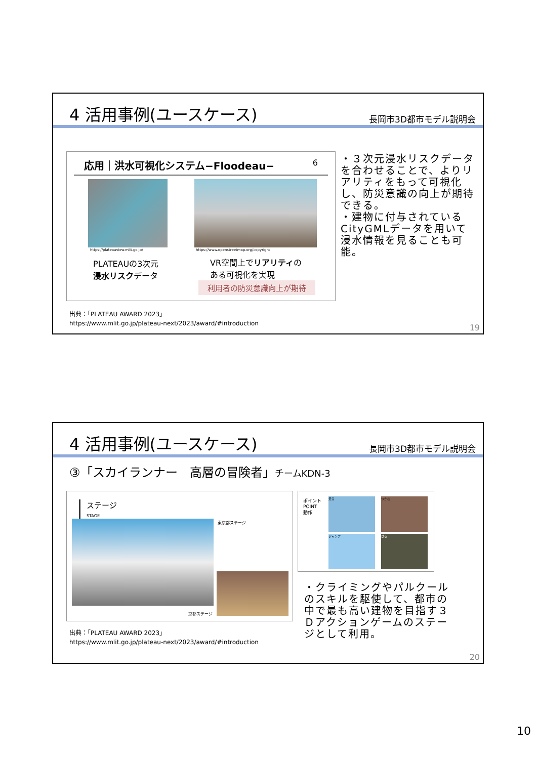4 活用事例(ユースケース)
長岡市3D都市モデル説明会
応用｜洪水可視化システム−Floodeau− 6
https://plateauview.mlit.go.jp/
https://www.openstreetmap.org/copyright
PLATEAUの3次元
浸水リスクデータ
VR空間上でリアリティの
ある可視化を実現
利用者の防災意識向上が期待
・３次元浸水リスクデータを合わせることで、よりリアリティをもって可視化し、防災意識の向上が期待できる。
・建物に付与されているCityGMLデータを用いて浸水情報を見ることも可能。
出典：「PLATEAU AWARD 2023」
https://www.mlit.go.jp/plateau-next/2023/award/#introduction
19
4 活用事例(ユースケース)
長岡市3D都市モデル説明会
③「スカイランナー　高層の冒険者」チームKDN-3
ステージ
STAGE
東京都ステージ
京都ステージ
ポイント
POINT
動作
走る つかむ
ジャンプ 登る
・クライミングやパルクールのスキルを駆使して、都市の中で最も高い建物を目指す３Ｄアクションゲームのステージとして利用。
出典：「PLATEAU AWARD 2023」
https://www.mlit.go.jp/plateau-next/2023/award/#introduction
20
10